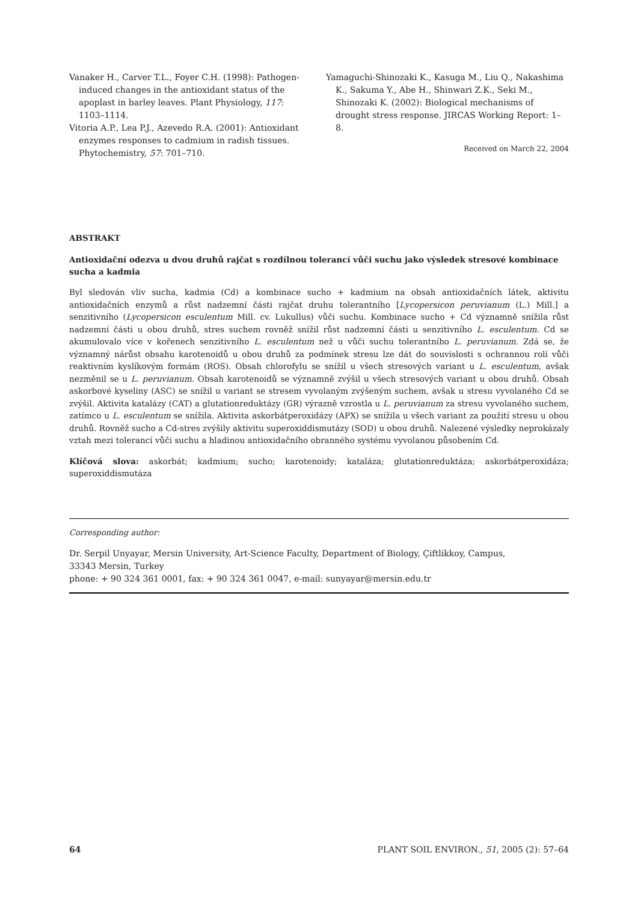Vanaker H., Carver T.L., Foyer C.H. (1998): Pathogen-induced changes in the antioxidant status of the apoplast in barley leaves. Plant Physiology, 117: 1103–1114.
Vitoria A.P., Lea P.J., Azevedo R.A. (2001): Antioxidant enzymes responses to cadmium in radish tissues. Phytochemistry, 57: 701–710.
Yamaguchi-Shinozaki K., Kasuga M., Liu Q., Nakashima K., Sakuma Y., Abe H., Shinwari Z.K., Seki M., Shinozaki K. (2002): Biological mechanisms of drought stress response. JIRCAS Working Report: 1–8.
Received on March 22, 2004
ABSTRAKT
Antioxidační odezva u dvou druhů rajčat s rozdílnou tolerancí vůči suchu jako výsledek stresové kombinace sucha a kadmia
Byl sledován vliv sucha, kadmia (Cd) a kombinace sucho + kadmium na obsah antioxidačních látek, aktivitu antioxidačních enzymů a růst nadzemní části rajčat druhu tolerantního [Lycopersicon peruvianum (L.) Mill.] a senzitivního (Lycopersicon esculentum Mill. cv. Lukullus) vůči suchu. Kombinace sucho + Cd významně snížila růst nadzemní části u obou druhů, stres suchem rovněž snížil růst nadzemní části u senzitivního L. esculentum. Cd se akumulovalo více v kořenech senzitivního L. esculentum než u vůči suchu tolerantního L. peruvianum. Zdá se, že významný nárůst obsahu karotenoidů u obou druhů za podmínek stresu lze dát do souvislosti s ochrannou rolí vůči reaktivním kyslíkovým formám (ROS). Obsah chlorofylu se snížil u všech stresových variant u L. esculentum, avšak nezměnil se u L. peruvianum. Obsah karotenoidů se významně zvýšil u všech stresových variant u obou druhů. Obsah askorbové kyseliny (ASC) se snížil u variant se stresem vyvolaným zvýšeným suchem, avšak u stresu vyvolaného Cd se zvýšil. Aktivita katalázy (CAT) a glutationreduktázy (GR) výrazně vzrostla u L. peruvianum za stresu vyvolaného suchem, zatímco u L. esculentum se snížila. Aktivita askorbátperoxidázy (APX) se snížila u všech variant za použití stresu u obou druhů. Rovněž sucho a Cd-stres zvýšily aktivitu superoxiddismutázy (SOD) u obou druhů. Nalezené výsledky neprokázaly vztah mezi tolerancí vůči suchu a hladinou antioxidačního obranného systému vyvolanou působením Cd.
Klíčová slova: askorbát; kadmium; sucho; karotenoidy; kataláza; glutationreduktáza; askorbátperoxidáza; superoxiddismutáza
Corresponding author:
Dr. Serpil Unyayar, Mersin University, Art-Science Faculty, Department of Biology, Çiftlikkoy, Campus,
33343 Mersin, Turkey
phone: + 90 324 361 0001, fax: + 90 324 361 0047, e-mail: sunyayar@mersin.edu.tr
64 PLANT SOIL ENVIRON., 51, 2005 (2): 57–64